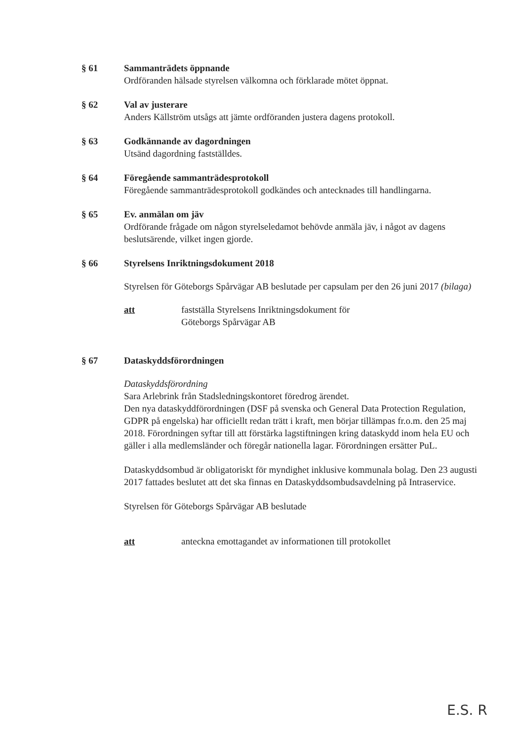§ 61 Sammanträdets öppnande
Ordföranden hälsade styrelsen välkomna och förklarade mötet öppnat.
§ 62 Val av justerare
Anders Källström utsågs att jämte ordföranden justera dagens protokoll.
§ 63 Godkännande av dagordningen
Utsänd dagordning fastställdes.
§ 64 Föregående sammanträdesprotokoll
Föregående sammanträdesprotokoll godkändes och antecknades till handlingarna.
§ 65 Ev. anmälan om jäv
Ordförande frågade om någon styrelseledamot behövde anmäla jäv, i något av dagens beslutsärende, vilket ingen gjorde.
§ 66 Styrelsens Inriktningsdokument 2018
Styrelsen för Göteborgs Spårvägar AB beslutade per capsulam per den 26 juni 2017 (bilaga)
att fastställa Styrelsens Inriktningsdokument för
Göteborgs Spårvägar AB
§ 67 Dataskyddsförordningen
Dataskyddsförordning
Sara Arlebrink från Stadsledningskontoret föredrog ärendet.
Den nya dataskyddförordningen (DSF på svenska och General Data Protection Regulation, GDPR på engelska) har officiellt redan trätt i kraft, men börjar tillämpas fr.o.m. den 25 maj 2018. Förordningen syftar till att förstärka lagstiftningen kring dataskydd inom hela EU och gäller i alla medlemsländer och föregår nationella lagar. Förordningen ersätter PuL.
Dataskyddsombud är obligatoriskt för myndighet inklusive kommunala bolag. Den 23 augusti 2017 fattades beslutet att det ska finnas en Dataskyddsombudsavdelning på Intraservice.
Styrelsen för Göteborgs Spårvägar AB beslutade
att anteckna emottagandet av informationen till protokollet
E.S. R